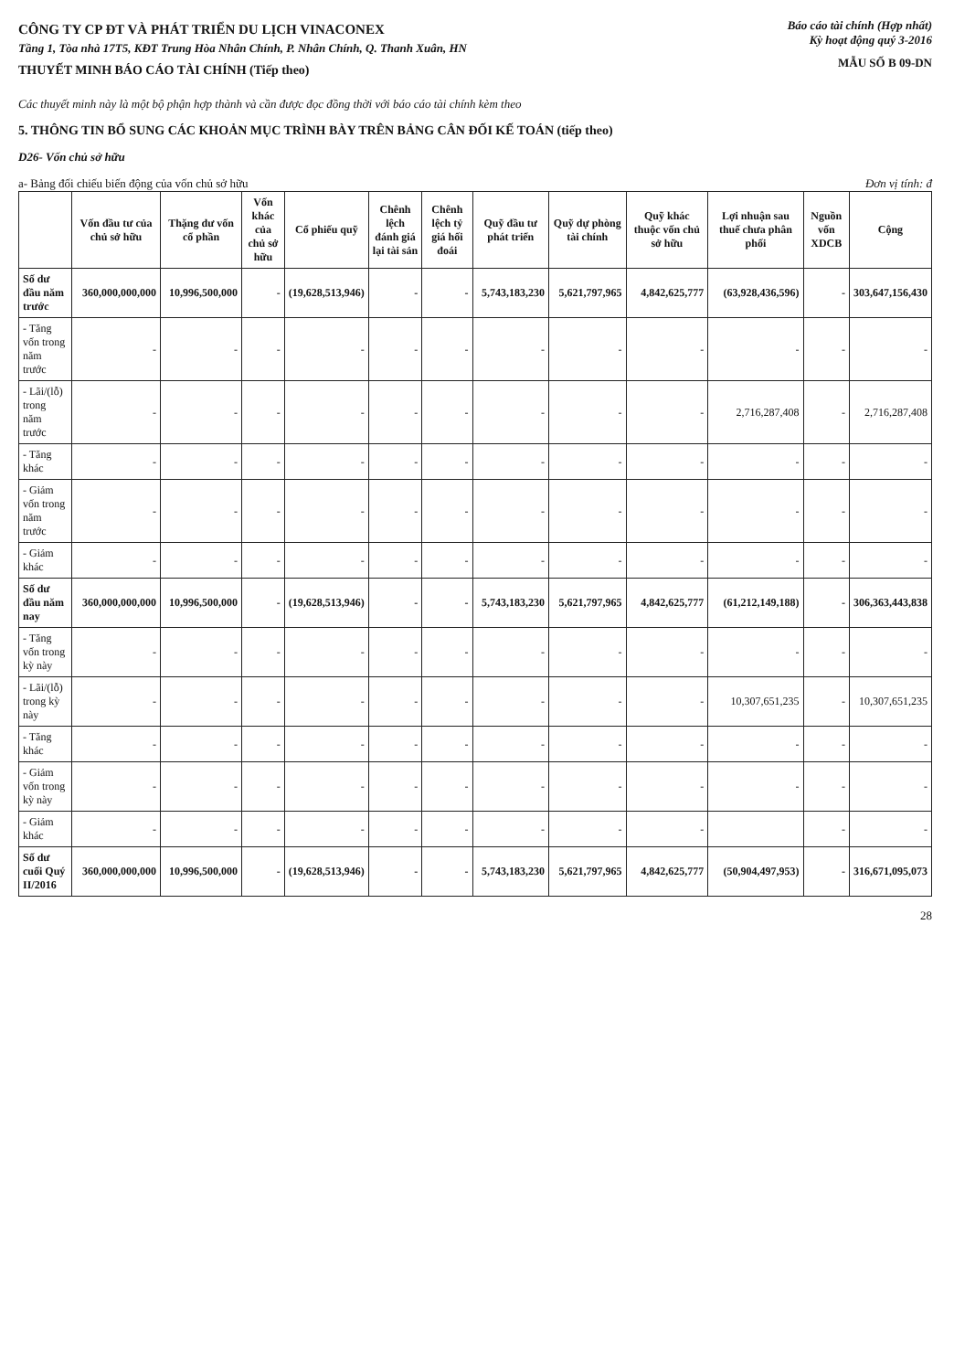CÔNG TY CP ĐT VÀ PHÁT TRIỂN DU LỊCH VINACONEX
Tầng 1, Tòa nhà 17T5, KĐT Trung Hòa Nhân Chính, P. Nhân Chính, Q. Thanh Xuân, HN
Báo cáo tài chính (Hợp nhất)
Kỳ hoạt động quý 3-2016
THUYẾT MINH BÁO CÁO TÀI CHÍNH (Tiếp theo)
MẪU SỐ B 09-DN
Các thuyết minh này là một bộ phận hợp thành và cần được đọc đồng thời với báo cáo tài chính kèm theo
5. THÔNG TIN BỔ SUNG CÁC KHOẢN MỤC TRÌNH BÀY TRÊN BẢNG CÂN ĐỐI KẾ TOÁN (tiếp theo)
D26- Vốn chủ sở hữu
a- Bảng đối chiếu biến động của vốn chủ sở hữu Đơn vị tính: đ
| | Vốn đầu tư của chủ sở hữu | Thặng dư vốn cổ phần | Vốn khác của chủ sở hữu | Cổ phiếu quỹ | Chênh lệch đánh giá lại tài sản | Chênh lệch tỷ giá hối đoái | Quỹ đầu tư phát triển | Quỹ dự phòng tài chính | Quỹ khác thuộc vốn chủ sở hữu | Lợi nhuận sau thuế chưa phân phối | Nguồn vốn XDCB | Cộng |
| --- | --- | --- | --- | --- | --- | --- | --- | --- | --- | --- | --- | --- |
| Số dư đầu năm trước | 360,000,000,000 | 10,996,500,000 | - | (19,628,513,946) | - | - | 5,743,183,230 | 5,621,797,965 | 4,842,625,777 | (63,928,436,596) | - | 303,647,156,430 |
| - Tăng vốn trong năm trước | - | - | - | - | - | - | - | - | - | - | - | - |
| - Lãi/(lỗ) trong năm trước | - | - | - | - | - | - | - | - | - | 2,716,287,408 | - | 2,716,287,408 |
| - Tăng khác | - | - | - | - | - | - | - | - | - | - | - | - |
| - Giảm vốn trong năm trước | - | - | - | - | - | - | - | - | - | - | - | - |
| - Giảm khác | - | - | - | - | - | - | - | - | - | - | - | - |
| Số dư đầu năm nay | 360,000,000,000 | 10,996,500,000 | - | (19,628,513,946) | - | - | 5,743,183,230 | 5,621,797,965 | 4,842,625,777 | (61,212,149,188) | - | 306,363,443,838 |
| - Tăng vốn trong kỳ này | - | - | - | - | - | - | - | - | - | - | - | - |
| - Lãi/(lỗ) trong kỳ này | - | - | - | - | - | - | - | - | - | 10,307,651,235 | - | 10,307,651,235 |
| - Tăng khác | - | - | - | - | - | - | - | - | - | - | - | - |
| - Giảm vốn trong kỳ này | - | - | - | - | - | - | - | - | - | - | - | - |
| - Giảm khác | - | - | - | - | - | - | - | - | - | | - | - |
| Số dư cuối Quý II/2016 | 360,000,000,000 | 10,996,500,000 | - | (19,628,513,946) | - | - | 5,743,183,230 | 5,621,797,965 | 4,842,625,777 | (50,904,497,953) | - | 316,671,095,073 |
28